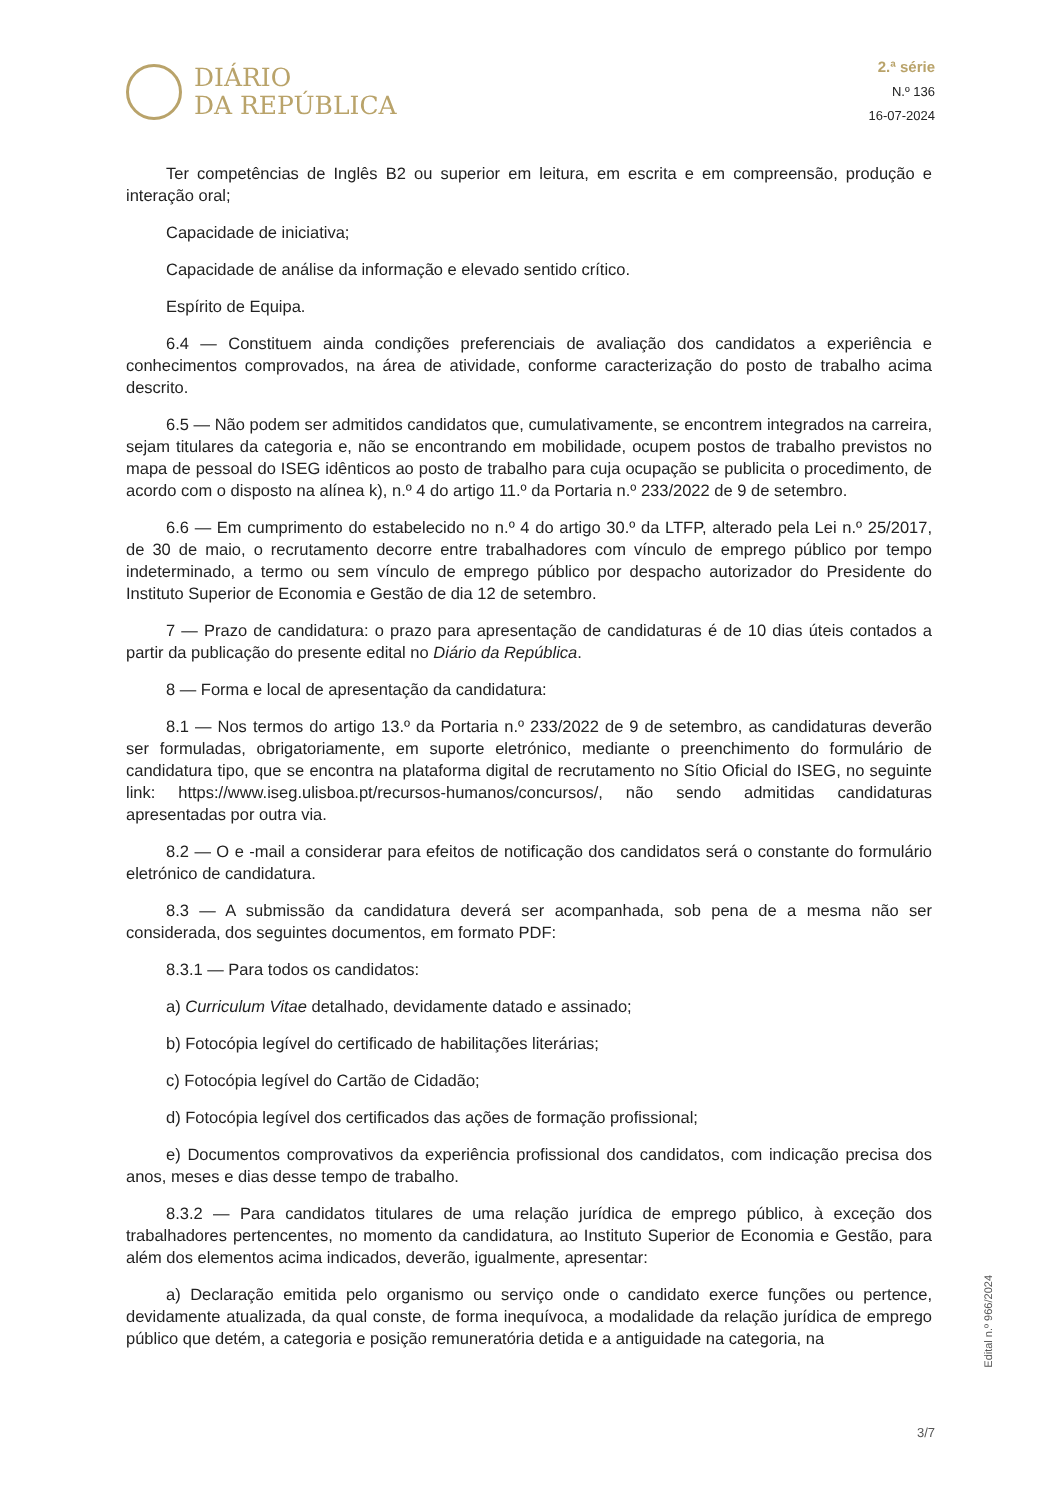DIÁRIO
DA REPÚBLICA
2.ª série
N.º 136
16-07-2024
Ter competências de Inglês B2 ou superior em leitura, em escrita e em compreensão, produção e interação oral;
Capacidade de iniciativa;
Capacidade de análise da informação e elevado sentido crítico.
Espírito de Equipa.
6.4 — Constituem ainda condições preferenciais de avaliação dos candidatos a experiência e conhecimentos comprovados, na área de atividade, conforme caracterização do posto de trabalho acima descrito.
6.5 — Não podem ser admitidos candidatos que, cumulativamente, se encontrem integrados na carreira, sejam titulares da categoria e, não se encontrando em mobilidade, ocupem postos de trabalho previstos no mapa de pessoal do ISEG idênticos ao posto de trabalho para cuja ocupação se publicita o procedimento, de acordo com o disposto na alínea k), n.º 4 do artigo 11.º da Portaria n.º 233/2022 de 9 de setembro.
6.6 — Em cumprimento do estabelecido no n.º 4 do artigo 30.º da LTFP, alterado pela Lei n.º 25/2017, de 30 de maio, o recrutamento decorre entre trabalhadores com vínculo de emprego público por tempo indeterminado, a termo ou sem vínculo de emprego público por despacho autorizador do Presidente do Instituto Superior de Economia e Gestão de dia 12 de setembro.
7 — Prazo de candidatura: o prazo para apresentação de candidaturas é de 10 dias úteis contados a partir da publicação do presente edital no Diário da República.
8 — Forma e local de apresentação da candidatura:
8.1 — Nos termos do artigo 13.º da Portaria n.º 233/2022 de 9 de setembro, as candidaturas deverão ser formuladas, obrigatoriamente, em suporte eletrónico, mediante o preenchimento do formulário de candidatura tipo, que se encontra na plataforma digital de recrutamento no Sítio Oficial do ISEG, no seguinte link: https://www.iseg.ulisboa.pt/recursos-humanos/concursos/, não sendo admitidas candidaturas apresentadas por outra via.
8.2 — O e -mail a considerar para efeitos de notificação dos candidatos será o constante do formulário eletrónico de candidatura.
8.3 — A submissão da candidatura deverá ser acompanhada, sob pena de a mesma não ser considerada, dos seguintes documentos, em formato PDF:
8.3.1 — Para todos os candidatos:
a) Curriculum Vitae detalhado, devidamente datado e assinado;
b) Fotocópia legível do certificado de habilitações literárias;
c) Fotocópia legível do Cartão de Cidadão;
d) Fotocópia legível dos certificados das ações de formação profissional;
e) Documentos comprovativos da experiência profissional dos candidatos, com indicação precisa dos anos, meses e dias desse tempo de trabalho.
8.3.2 — Para candidatos titulares de uma relação jurídica de emprego público, à exceção dos trabalhadores pertencentes, no momento da candidatura, ao Instituto Superior de Economia e Gestão, para além dos elementos acima indicados, deverão, igualmente, apresentar:
a) Declaração emitida pelo organismo ou serviço onde o candidato exerce funções ou pertence, devidamente atualizada, da qual conste, de forma inequívoca, a modalidade da relação jurídica de emprego público que detém, a categoria e posição remuneratória detida e a antiguidade na categoria, na
Edital n.º 966/2024
3/7